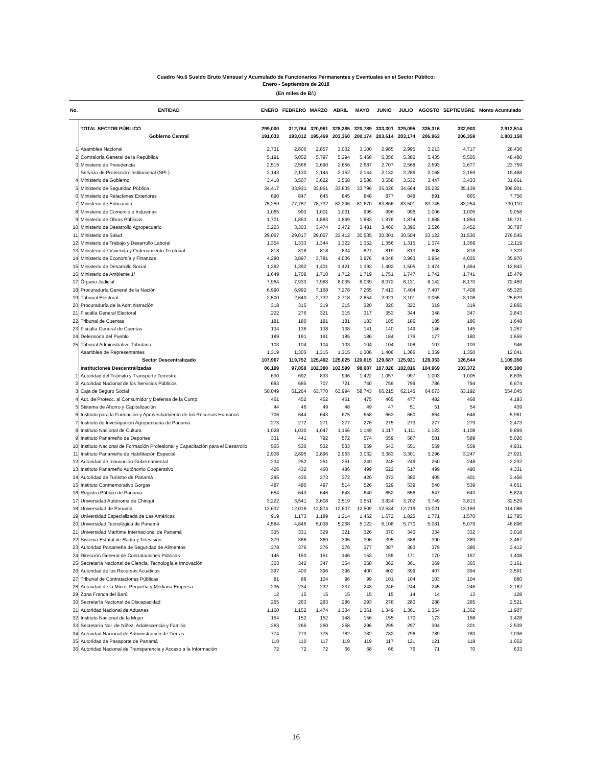Cuadro No.6 Sueldo Bruto Mensual y Acumulado de Funcionarios Permanentes y Eventuales en el Sector Público:
Enero - Septiembre de 2018
(En miles de B/.)
| No. | ENTIDAD | ENERO | FEBRERO | MARZO | ABRIL | MAYO | JUNIO | JULIO | AGOSTO | SEPTIEMBRE | Monto Acumulado |
| --- | --- | --- | --- | --- | --- | --- | --- | --- | --- | --- | --- |
| | TOTAL SECTOR PÚBLICO | 299,000 | 312,764 | 320,961 | 328,385 | 320,789 | 333,301 | 329,095 | 335,316 | 332,903 | 2,912,514 |
| | Gobierno Central | 191,033 | 193,012 | 195,469 | 203,360 | 200,174 | 203,614 | 203,174 | 206,963 | 206,359 | 1,803,158 |
| 1 | Asamblea Nacional | 2,731 | 2,806 | 2,857 | 3,032 | 3,100 | 2,985 | 2,995 | 3,213 | 4,717 | 28,436 |
| 2 | Contraloría General de la República | 5,191 | 5,052 | 5,797 | 5,294 | 5,468 | 5,356 | 5,382 | 5,435 | 5,505 | 48,480 |
| 3 | Ministerio de Presidencia | 2,515 | 2,566 | 2,690 | 2,656 | 2,687 | 2,707 | 2,568 | 2,693 | 2,677 | 23,759 |
| | Servicio de Protección Institucional (SPI ) | 2,143 | 2,130 | 2,144 | 2,152 | 2,144 | 2,132 | 2,286 | 2,168 | 2,169 | 19,468 |
| 4 | Ministerio de Gobierno | 3,418 | 3,507 | 3,622 | 3,558 | 3,586 | 3,558 | 3,532 | 3,447 | 3,433 | 31,661 |
| 5 | Ministerio de Seguridad Pública | 34,417 | 33,931 | 33,861 | 33,835 | 33,796 | 35,026 | 34,664 | 35,232 | 35,139 | 309,901 |
| 6 | Ministerio de Relaciones Exteriores | 890 | 847 | 845 | 845 | 848 | 877 | 848 | 891 | 865 | 7,756 |
| 7 | Ministerio de Educación | 75,259 | 77,787 | 78,732 | 82,296 | 81,670 | 83,866 | 83,501 | 83,745 | 83,254 | 730,110 |
| 8 | Ministerio de Comercio e Industrias | 1,065 | 993 | 1,001 | 1,001 | 995 | 996 | 996 | 1,006 | 1,005 | 9,058 |
| 9 | Ministerio de Obras Públicas | 1,701 | 1,853 | 1,883 | 1,899 | 1,883 | 1,876 | 1,874 | 1,888 | 1,864 | 16,721 |
| 10 | Ministerio de Desarrollo Agropecuario | 3,223 | 3,303 | 3,474 | 3,472 | 3,481 | 3,460 | 3,396 | 3,526 | 3,452 | 30,787 |
| 11 | Ministerio de Salud | 29,067 | 29,017 | 29,057 | 33,412 | 30,535 | 30,301 | 30,504 | 33,122 | 31,530 | 276,545 |
| 12 | Ministerio de Trabajo y Desarrollo Laboral | 1,354 | 1,333 | 1,344 | 1,322 | 1,352 | 1,356 | 1,315 | 1,374 | 1,369 | 12,119 |
| 13 | Ministerio de Vivienda y Ordenamiento Territorial | 818 | 818 | 818 | 834 | 827 | 819 | 813 | 808 | 818 | 7,373 |
| 14 | Ministerio de Economía y Finanzas | 4,280 | 3,897 | 3,781 | 4,036 | 3,976 | 4,048 | 3,963 | 3,954 | 4,035 | 35,970 |
| 15 | Ministerio de Desarrollo Social | 1,392 | 1,392 | 1,401 | 1,421 | 1,392 | 1,402 | 1,505 | 1,474 | 1,464 | 12,843 |
| 16 | Ministerio de Ambiente 1/ | 1,649 | 1,708 | 1,710 | 1,712 | 1,719 | 1,751 | 1,747 | 1,742 | 1,741 | 15,479 |
| 17 | Órgano Judicial | 7,964 | 7,933 | 7,983 | 8,035 | 8,039 | 8,072 | 8,131 | 8,142 | 8,170 | 72,469 |
| 18 | Procuraduría General de la Nación | 6,990 | 6,992 | 7,168 | 7,278 | 7,265 | 7,413 | 7,404 | 7,407 | 7,408 | 65,325 |
| 19 | Tribunal Electoral | 2,500 | 2,640 | 2,732 | 2,718 | 2,854 | 2,921 | 3,101 | 3,055 | 3,108 | 25,629 |
| 20 | Procuraduría de la Administración | 318 | 315 | 319 | 315 | 320 | 320 | 320 | 319 | 319 | 2,865 |
| 21 | Fiscalía General Electoral | 222 | 276 | 321 | 315 | 317 | 353 | 344 | 348 | 347 | 2,843 |
| 22 | Tribunal de Cuentas | 181 | 180 | 181 | 181 | 183 | 185 | 186 | 185 | 186 | 1,648 |
| 23 | Fiscalía General de Cuentas | 134 | 136 | 138 | 138 | 141 | 140 | 149 | 146 | 145 | 1,267 |
| 24 | Defensoría del Pueblo | 189 | 191 | 191 | 185 | 186 | 184 | 176 | 177 | 180 | 1,659 |
| 25 | Tribunal Administrativo Tributario | 103 | 104 | 104 | 103 | 104 | 104 | 108 | 107 | 109 | 946 |
| | Asamblea de Representantes | 1,319 | 1,305 | 1,315 | 1,315 | 1,306 | 1,406 | 1,366 | 1,359 | 1,350 | 12,041 |
| | Sector Descentralizado | 107,967 | 119,752 | 125,492 | 125,025 | 120,615 | 129,687 | 125,921 | 128,353 | 126,544 | 1,109,356 |
| | Instituciones Descentralizadas | 86,199 | 97,858 | 102,380 | 102,599 | 98,087 | 107,020 | 102,816 | 104,969 | 103,372 | 905,300 |
| 1 | Autoridad del Tránsito y Transporte Terrestre | 630 | 692 | 833 | 996 | 1,422 | 1,057 | 997 | 1,003 | 1,005 | 8,635 |
| 2 | Autoridad Nacional de los Servicios Públicos | 683 | 685 | 707 | 721 | 740 | 759 | 799 | 786 | 794 | 6,674 |
| 3 | Caja de Seguro Social | 50,049 | 61,264 | 63,770 | 63,994 | 58,743 | 66,215 | 62,145 | 64,673 | 63,192 | 554,045 |
| 4 | Aut. de Protecc. al Consumidor y Defensa de la Comp. | 461 | 452 | 452 | 461 | 475 | 465 | 477 | 482 | 468 | 4,193 |
| 5 | Sistema de Ahorro y Capitalización | 44 | 46 | 49 | 48 | 49 | 47 | 51 | 51 | 54 | 439 |
| 6 | Instituto para la Formación y Aprovechamiento de los Recursos Humanos | 706 | 644 | 643 | 675 | 658 | 663 | 660 | 664 | 648 | 5,961 |
| 7 | Instituto de Investigación Agropecuaria de Panamá | 273 | 272 | 271 | 277 | 276 | 275 | 273 | 277 | 279 | 2,473 |
| 8 | Instituto Nacional de Cultura | 1,028 | 1,030 | 1,047 | 1,156 | 1,149 | 1,117 | 1,111 | 1,123 | 1,108 | 9,869 |
| 9 | Instituto Panameño de Deportes | 331 | 441 | 792 | 572 | 574 | 559 | 587 | 581 | 589 | 5,026 |
| 10 | Instituto Nacional de Formación Profesional y Capacitación para el Desarrollo | 565 | 530 | 532 | 533 | 559 | 543 | 551 | 559 | 559 | 4,931 |
| 11 | Instituto Panameño de Habilitación Especial | 2,908 | 2,895 | 2,896 | 2,963 | 3,032 | 3,383 | 3,301 | 3,296 | 3,247 | 27,921 |
| 12 | Autoridad de Innovación Gubernamental | 234 | 252 | 251 | 251 | 249 | 248 | 249 | 250 | 248 | 2,232 |
| 13 | Instituto Panameño Autónomo Cooperativo | 426 | 432 | 460 | 486 | 499 | 522 | 517 | 499 | 490 | 4,331 |
| 14 | Autoridad de Turismo de Panamá | 295 | 435 | 373 | 372 | 420 | 373 | 382 | 405 | 401 | 3,456 |
| 15 | Instituto Conmemorativo Gorgas | 487 | 480 | 497 | 514 | 526 | 529 | 539 | 540 | 539 | 4,651 |
| 16 | Registro Público de Panamá | 654 | 643 | 646 | 643 | 640 | 652 | 656 | 647 | 643 | 5,824 |
| 17 | Universidad Autónoma de Chiriquí | 3,222 | 3,541 | 3,608 | 3,519 | 3,551 | 3,824 | 3,702 | 3,749 | 3,813 | 32,529 |
| 18 | Universidad de Panamá | 12,637 | 12,016 | 12,874 | 12,607 | 12,509 | 12,534 | 12,719 | 13,021 | 13,169 | 114,086 |
| 19 | Universidad Especializada de Las Américas | 919 | 1,173 | 1,189 | 1,214 | 1,452 | 1,672 | 1,825 | 1,771 | 1,570 | 12,785 |
| 20 | Universidad Tecnológica de Panamá | 4,584 | 4,846 | 5,038 | 5,268 | 5,122 | 6,108 | 5,770 | 5,081 | 5,079 | 46,896 |
| 21 | Universidad Marítima Internacional de Panamá | 335 | 331 | 329 | 321 | 326 | 370 | 340 | 334 | 332 | 3,018 |
| 22 | Sistema Estatal de Radio y Televisión | 379 | 366 | 369 | 395 | 396 | 395 | 388 | 390 | 389 | 3,467 |
| 23 | Autoridad Panameña de Seguridad de Alimentos | 378 | 376 | 376 | 376 | 377 | 387 | 383 | 379 | 380 | 3,412 |
| 24 | Dirección General de Contrataciones Públicas | 145 | 150 | 151 | 146 | 153 | 155 | 171 | 170 | 167 | 1,408 |
| 25 | Secretaría Nacional de Ciencia, Tecnología e Innovación | 303 | 342 | 347 | 354 | 358 | 362 | 361 | 369 | 365 | 3,161 |
| 26 | Autoridad de los Recursos Acuáticos | 397 | 400 | 396 | 396 | 400 | 402 | 399 | 407 | 394 | 3,591 |
| 27 | Tribunal de Contrataciones Públicas | 81 | 88 | 104 | 96 | 99 | 101 | 104 | 103 | 104 | 880 |
| 28 | Autoridad de la Micro, Pequeña y Mediana Empresa | 235 | 234 | 232 | 237 | 243 | 246 | 244 | 245 | 246 | 2,162 |
| 29 | Zona Franca del Barú | 12 | 15 | 15 | 15 | 15 | 15 | 14 | 14 | 13 | 128 |
| 30 | Secretaría Nacional de Discapacidad | 265 | 263 | 283 | 286 | 293 | 278 | 280 | 288 | 285 | 2,521 |
| 31 | Autoridad Nacional de Aduanas | 1,160 | 1,152 | 1,474 | 1,334 | 1,361 | 1,349 | 1,361 | 1,354 | 1,362 | 11,907 |
| 32 | Instituto Nacional de la Mujer | 154 | 152 | 152 | 148 | 156 | 155 | 170 | 173 | 168 | 1,428 |
| 33 | Secretaría Nal. de Niñez, Adolescencia y Familia | 263 | 265 | 260 | 258 | 296 | 295 | 297 | 304 | 301 | 2,539 |
| 34 | Autoridad Nacional de Administración de Tierras | 774 | 773 | 775 | 782 | 782 | 782 | 796 | 789 | 783 | 7,036 |
| 35 | Autoridad de Pasaporte de Panamá | 110 | 110 | 117 | 119 | 119 | 117 | 121 | 121 | 118 | 1,052 |
| 36 | Autoridad Nacional de Transparencia y Acceso a la Información | 72 | 72 | 72 | 66 | 68 | 66 | 76 | 71 | 70 | 633 |
16